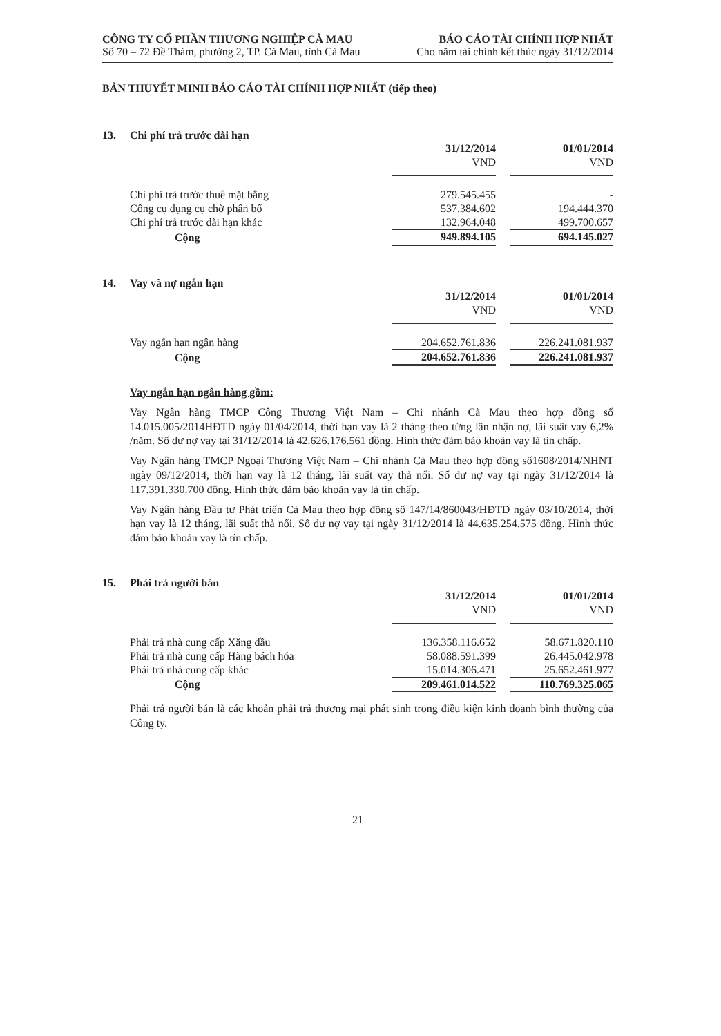CÔNG TY CỔ PHẦN THƯƠNG NGHIỆP CÀ MAU
Số 70 – 72 Đề Thám, phường 2, TP. Cà Mau, tỉnh Cà Mau
BÁO CÁO TÀI CHÍNH HỢP NHẤT
Cho năm tài chính kết thúc ngày 31/12/2014
BẢN THUYẾT MINH BÁO CÁO TÀI CHÍNH HỢP NHẤT (tiếp theo)
13. Chi phí trả trước dài hạn
| | 31/12/2014 | | 01/01/2014 |
| | VND | | VND |
| Chi phí trả trước thuê mặt bằng | 279.545.455 | | - |
| Công cụ dụng cụ chờ phân bổ | 537.384.602 | | 194.444.370 |
| Chi phí trả trước dài hạn khác | 132.964.048 | | 499.700.657 |
| Cộng | 949.894.105 | | 694.145.027 |
14. Vay và nợ ngắn hạn
| | 31/12/2014 | | 01/01/2014 |
| | VND | | VND |
| Vay ngắn hạn ngân hàng | 204.652.761.836 | | 226.241.081.937 |
| Cộng | 204.652.761.836 | | 226.241.081.937 |
Vay ngắn hạn ngân hàng gồm:
Vay Ngân hàng TMCP Công Thương Việt Nam – Chi nhánh Cà Mau theo hợp đồng số 14.015.005/2014HĐTD ngày 01/04/2014, thời hạn vay là 2 tháng theo từng lần nhận nợ, lãi suất vay 6,2% /năm. Số dư nợ vay tại 31/12/2014 là 42.626.176.561 đồng. Hình thức đảm bảo khoản vay là tín chấp.
Vay Ngân hàng TMCP Ngoại Thương Việt Nam – Chi nhánh Cà Mau theo hợp đồng số1608/2014/NHNT ngày 09/12/2014, thời hạn vay là 12 tháng, lãi suất vay thả nổi. Số dư nợ vay tại ngày 31/12/2014 là 117.391.330.700 đồng. Hình thức đảm bảo khoản vay là tín chấp.
Vay Ngân hàng Đầu tư Phát triển Cà Mau theo hợp đồng số 147/14/860043/HĐTD ngày 03/10/2014, thời hạn vay là 12 tháng, lãi suất thả nổi. Số dư nợ vay tại ngày 31/12/2014 là 44.635.254.575 đồng. Hình thức đảm bảo khoản vay là tín chấp.
15. Phải trả người bán
| | 31/12/2014 | | 01/01/2014 |
| | VND | | VND |
| Phải trả nhà cung cấp Xăng dầu | 136.358.116.652 | | 58.671.820.110 |
| Phải trả nhà cung cấp Hàng bách hóa | 58.088.591.399 | | 26.445.042.978 |
| Phải trả nhà cung cấp khác | 15.014.306.471 | | 25.652.461.977 |
| Cộng | 209.461.014.522 | | 110.769.325.065 |
Phải trả người bán là các khoản phải trả thương mại phát sinh trong điều kiện kinh doanh bình thường của Công ty.
21